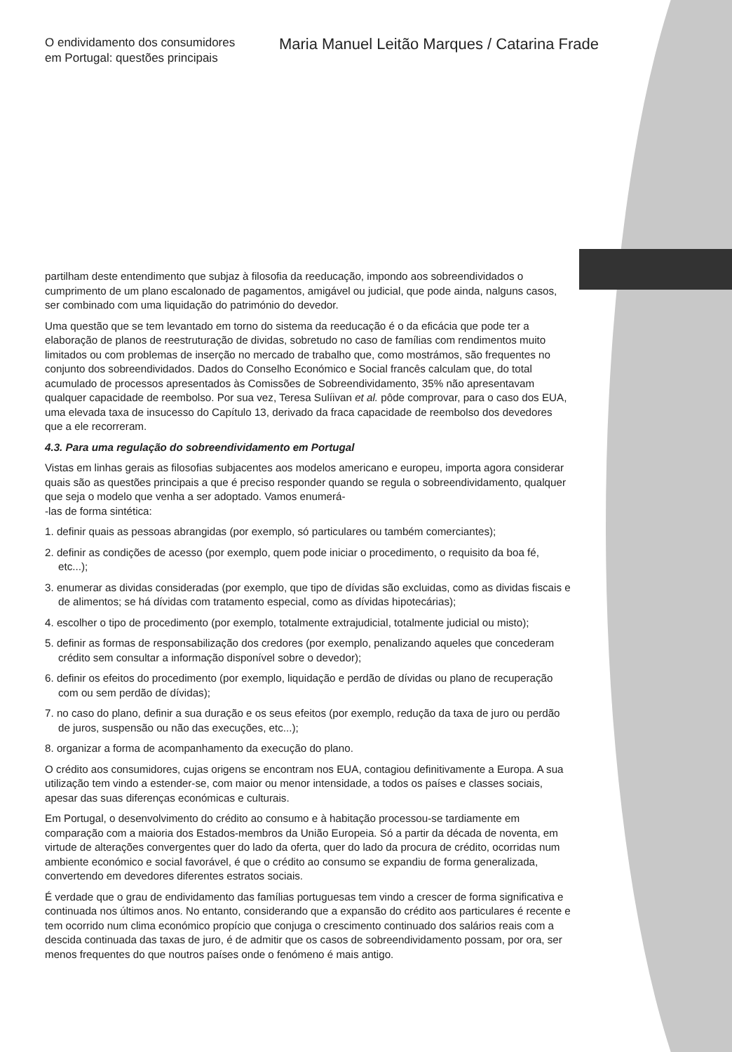O endividamento dos consumidores
em Portugal: questões principais
Maria Manuel Leitão Marques / Catarina Frade
partilham deste entendimento que subjaz à filosofia da reeducação, impondo aos sobreendividados o cumprimento de um plano escalonado de pagamentos, amigável ou judicial, que pode ainda, nalguns casos, ser combinado com uma liquidação do património do devedor.
Uma questão que se tem levantado em torno do sistema da reeducação é o da eficácia que pode ter a elaboração de planos de reestruturação de dividas, sobretudo no caso de famílias com rendimentos muito limitados ou com problemas de inserção no mercado de trabalho que, como mostrámos, são frequentes no conjunto dos sobreendividados. Dados do Conselho Económico e Social francês calculam que, do total acumulado de processos apresentados às Comissões de Sobreendividamento, 35% não apresentavam qualquer capacidade de reembolso. Por sua vez, Teresa Sulíivan et al. pôde comprovar, para o caso dos EUA, uma elevada taxa de insucesso do Capítulo 13, derivado da fraca capacidade de reembolso dos devedores que a ele recorreram.
4.3. Para uma regulação do sobreendividamento em Portugal
Vistas em linhas gerais as filosofias subjacentes aos modelos americano e europeu, importa agora considerar quais são as questões principais a que é preciso responder quando se regula o sobreendividamento, qualquer que seja o modelo que venha a ser adoptado. Vamos enumerá-
-las de forma sintética:
1. definir quais as pessoas abrangidas (por exemplo, só particulares ou também comerciantes);
2. definir as condições de acesso (por exemplo, quem pode iniciar o procedimento, o requisito da boa fé, etc...);
3. enumerar as dividas consideradas (por exemplo, que tipo de dívidas são excluidas, como as dividas fiscais e de alimentos; se há dívidas com tratamento especial, como as dívidas hipotecárias);
4. escolher o tipo de procedimento (por exemplo, totalmente extrajudicial, totalmente judicial ou misto);
5. definir as formas de responsabilização dos credores (por exemplo, penalizando aqueles que concederam crédito sem consultar a informação disponível sobre o devedor);
6. definir os efeitos do procedimento (por exemplo, liquidação e perdão de dívidas ou plano de recuperação com ou sem perdão de dívidas);
7. no caso do plano, definir a sua duração e os seus efeitos (por exemplo, redução da taxa de juro ou perdão de juros, suspensão ou não das execuções, etc...);
8. organizar a forma de acompanhamento da execução do plano.
O crédito aos consumidores, cujas origens se encontram nos EUA, contagiou definitivamente a Europa. A sua utilização tem vindo a estender-se, com maior ou menor intensidade, a todos os países e classes sociais, apesar das suas diferenças económicas e culturais.
Em Portugal, o desenvolvimento do crédito ao consumo e à habitação processou-se tardiamente em comparação com a maioria dos Estados-membros da União Europeia. Só a partir da década de noventa, em virtude de alterações convergentes quer do lado da oferta, quer do lado da procura de crédito, ocorridas num ambiente económico e social favorável, é que o crédito ao consumo se expandiu de forma generalizada, convertendo em devedores diferentes estratos sociais.
É verdade que o grau de endividamento das famílias portuguesas tem vindo a crescer de forma significativa e continuada nos últimos anos. No entanto, considerando que a expansão do crédito aos particulares é recente e tem ocorrido num clima económico propício que conjuga o crescimento continuado dos salários reais com a descida continuada das taxas de juro, é de admitir que os casos de sobreendividamento possam, por ora, ser menos frequentes do que noutros países onde o fenómeno é mais antigo.